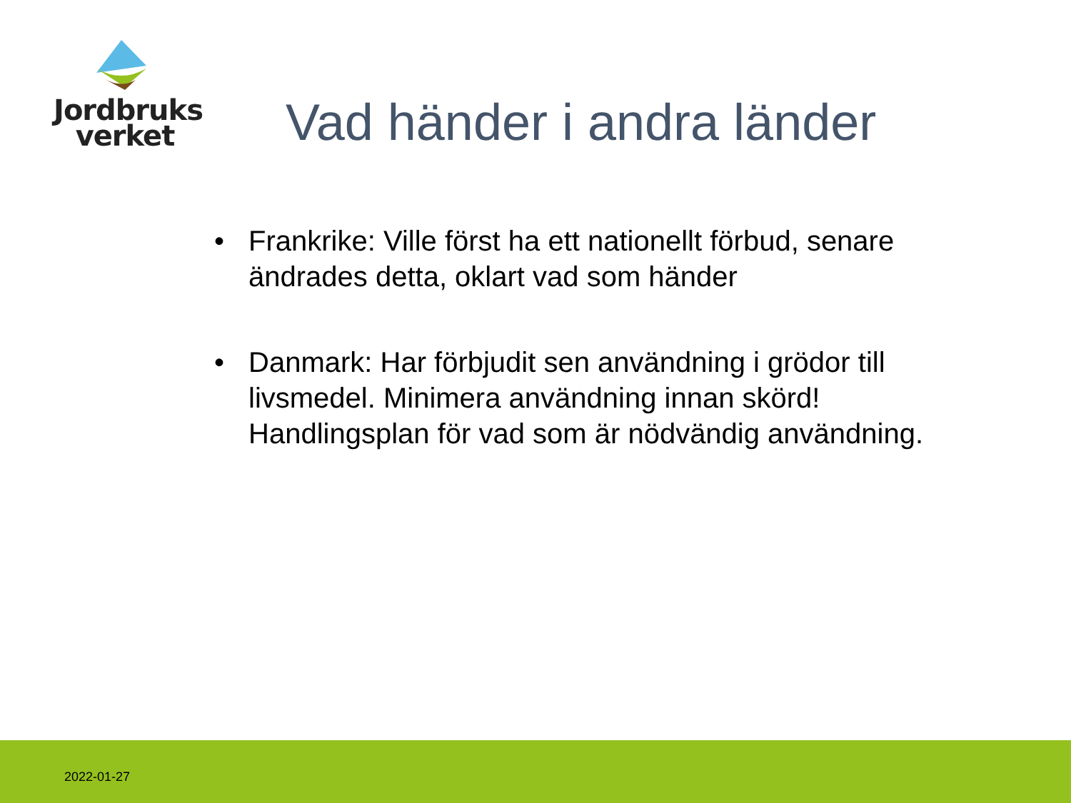Jordbruks
verket
Vad händer i andra länder
• Frankrike: Ville först ha ett nationellt förbud, senare ändrades detta, oklart vad som händer
• Danmark: Har förbjudit sen användning i grödor till livsmedel. Minimera användning innan skörd! Handlingsplan för vad som är nödvändig användning.
2022-01-27